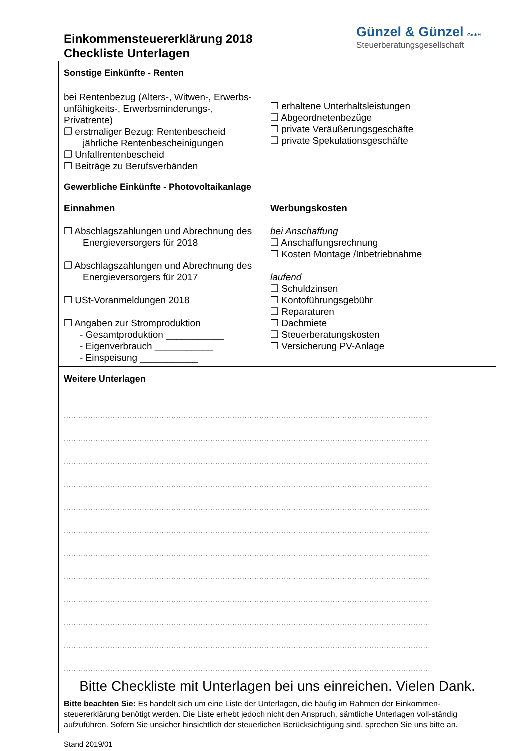Einkommensteuererklärung 2018
Checkliste Unterlagen
Günzel & Günzel GmbH
Steuerberatungsgesellschaft
| Sonstige Einkünfte - Renten | |
| bei Rentenbezug (Alters-, Witwen-, Erwerbs-unfähigkeits-, Erwerbsminderungs-, Privatrente) ❒ erstmaliger Bezug: Rentenbescheid jährliche Rentenbescheinigungen ❒ Unfallrentenbescheid ❒ Beiträge zu Berufsverbänden | ❒ erhaltene Unterhaltsleistungen ❒ Abgeordnetenbezüge ❒ private Veräußerungsgeschäfte ❒ private Spekulationsgeschäfte |
| Gewerbliche Einkünfte - Photovoltaikanlage | |
| Einnahmen ❒ Abschlagszahlungen und Abrechnung des Energieversorgers für 2018 ❒ Abschlagszahlungen und Abrechnung des Energieversorgers für 2017 ❒ USt-Voranmeldungen 2018 ❒ Angaben zur Stromproduktion - Gesamtproduktion ___________ - Eigenverbrauch ___________ - Einspeisung ___________ | Werbungskosten bei Anschaffung ❒ Anschaffungsrechnung ❒ Kosten Montage /Inbetriebnahme laufend ❒ Schuldzinsen ❒ Kontoführungsgebühr ❒ Reparaturen ❒ Dachmiete ❒ Steuerberatungskosten ❒ Versicherung PV-Anlage |
| Weitere Unterlagen | |
| ...................................................................................................................................................... ...................................................................................................................................................... ...................................................................................................................................................... ...................................................................................................................................................... ...................................................................................................................................................... ...................................................................................................................................................... ...................................................................................................................................................... ...................................................................................................................................................... ...................................................................................................................................................... ...................................................................................................................................................... ...................................................................................................................................................... ...................................................................................................................................................... Bitte Checkliste mit Unterlagen bei uns einreichen. Vielen Dank. | |
| Bitte beachten Sie: Es handelt sich um eine Liste der Unterlagen, die häufig im Rahmen der Einkommen-steuererklärung benötigt werden. Die Liste erhebt jedoch nicht den Anspruch, sämtliche Unterlagen voll-ständig aufzuführen. Sofern Sie unsicher hinsichtlich der steuerlichen Berücksichtigung sind, sprechen Sie uns bitte an. | |
Stand 2019/01